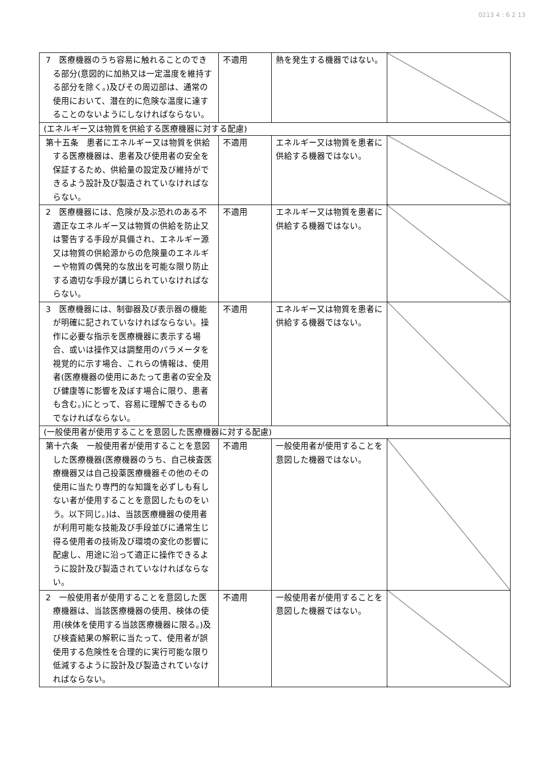0213 4 : 6 2 13
| 7 医療機器のうち容易に触れることのできる部分(意図的に加熱又は一定温度を維持する部分を除く。)及びその周辺部は、通常の使用において、潜在的に危険な温度に達することのないようにしなければならない。 | 不適用 | 熱を発生する機器ではない。 | |
| (エネルギー又は物質を供給する医療機器に対する配慮) | | | |
| 第十五条 患者にエネルギー又は物質を供給する医療機器は、患者及び使用者の安全を保証するため、供給量の設定及び維持ができるよう設計及び製造されていなければならない。 | 不適用 | エネルギー又は物質を患者に供給する機器ではない。 | |
| 2 医療機器には、危険が及ぶ恐れのある不適正なエネルギー又は物質の供給を防止又は警告する手段が具備され、エネルギー源又は物質の供給源からの危険量のエネルギーや物質の偶発的な放出を可能な限り防止する適切な手段が講じられていなければならない。 | 不適用 | エネルギー又は物質を患者に供給する機器ではない。 | |
| 3 医療機器には、制御器及び表示器の機能が明確に記されていなければならない。操作に必要な指示を医療機器に表示する場合、或いは操作又は調整用のパラメータを視覚的に示す場合、これらの情報は、使用者(医療機器の使用にあたって患者の安全及び健康等に影響を及ぼす場合に限り、患者も含む。)にとって、容易に理解できるものでなければならない。 | 不適用 | エネルギー又は物質を患者に供給する機器ではない。 | |
| (一般使用者が使用することを意図した医療機器に対する配慮) | | | |
| 第十六条 一般使用者が使用することを意図した医療機器(医療機器のうち、自己検査医療機器又は自己投薬医療機器その他のその使用に当たり専門的な知識を必ずしも有しない者が使用することを意図したものをいう。以下同じ。)は、当該医療機器の使用者が利用可能な技能及び手段並びに通常生じ得る使用者の技術及び環境の変化の影響に配慮し、用途に沿って適正に操作できるように設計及び製造されていなければならない。 | 不適用 | 一般使用者が使用することを意図した機器ではない。 | |
| 2 一般使用者が使用することを意図した医療機器は、当該医療機器の使用、検体の使用(検体を使用する当該医療機器に限る。)及び検査結果の解釈に当たって、使用者が誤使用する危険性を合理的に実行可能な限り低減するように設計及び製造されていなければならない。 | 不適用 | 一般使用者が使用することを意図した機器ではない。 | |